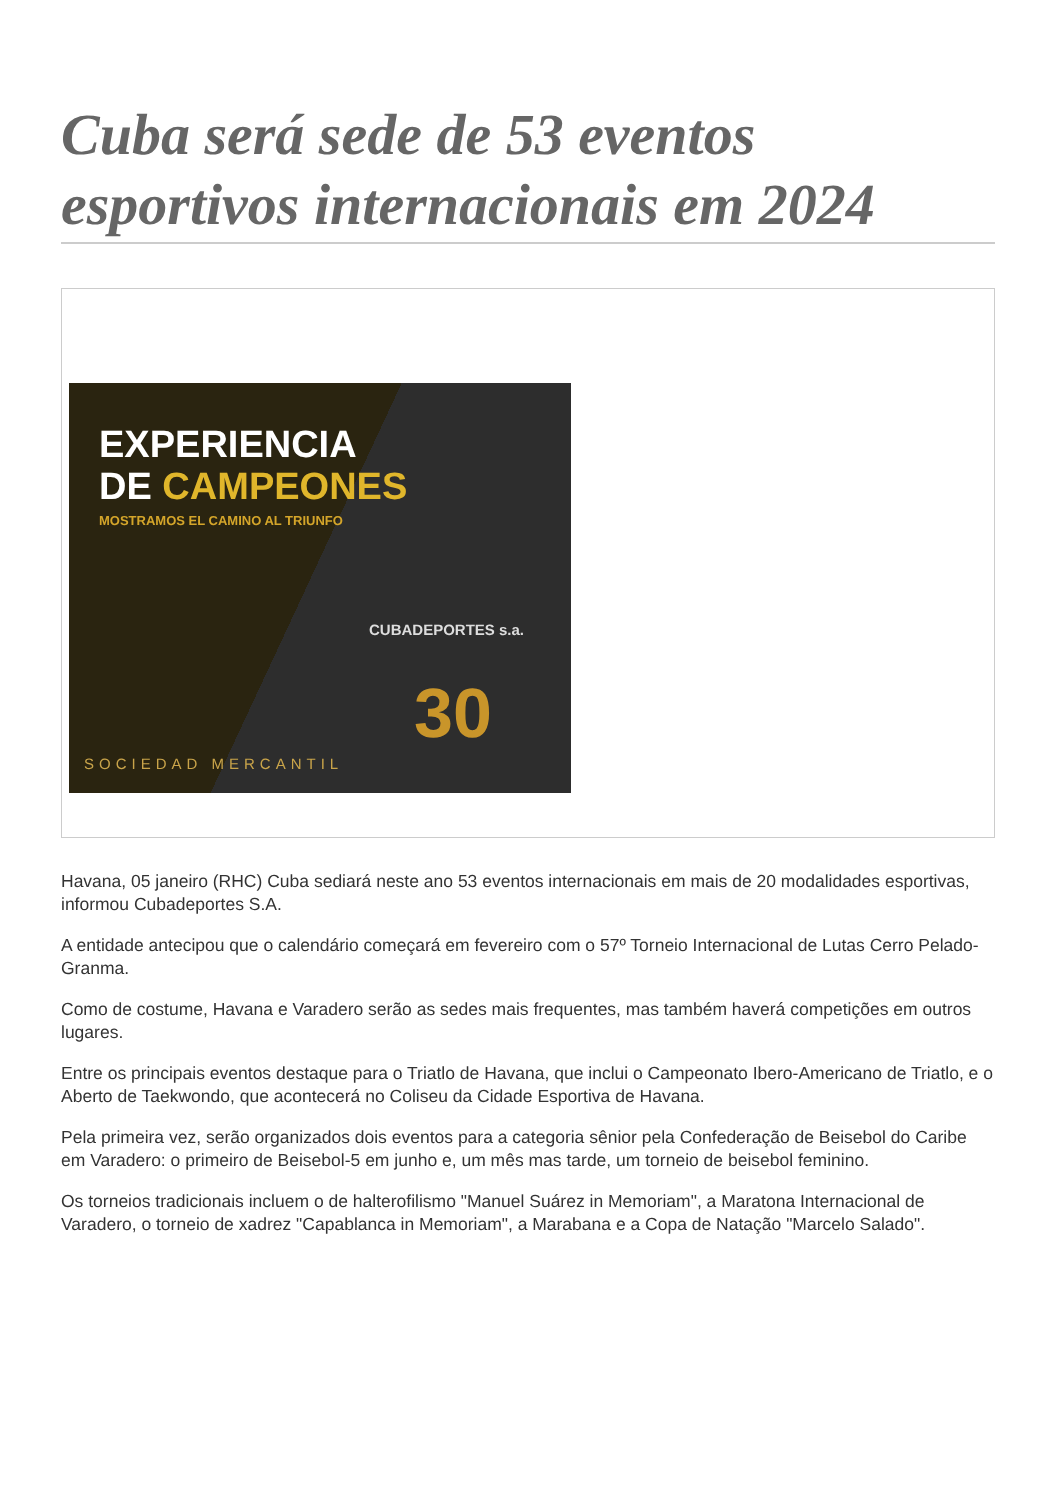Cuba será sede de 53 eventos esportivos internacionais em 2024
EXPERIENCIA
DE CAMPEONES
MOSTRAMOS EL CAMINO AL TRIUNFO
CUBADEPORTES s.a.
30
SOCIEDAD MERCANTIL
Havana, 05 janeiro (RHC) Cuba sediará neste ano 53 eventos internacionais em mais de 20 modalidades esportivas, informou Cubadeportes S.A.
A entidade antecipou que o calendário começará em fevereiro com o 57º Torneio Internacional de Lutas Cerro Pelado-Granma.
Como de costume, Havana e Varadero serão as sedes mais frequentes, mas também haverá competições em outros lugares.
Entre os principais eventos destaque para o Triatlo de Havana, que inclui o Campeonato Ibero-Americano de Triatlo, e o Aberto de Taekwondo, que acontecerá no Coliseu da Cidade Esportiva de Havana.
Pela primeira vez, serão organizados dois eventos para a categoria sênior pela Confederação de Beisebol do Caribe em Varadero: o primeiro de Beisebol-5 em junho e, um mês mas tarde, um torneio de beisebol feminino.
Os torneios tradicionais incluem o de halterofilismo "Manuel Suárez in Memoriam", a Maratona Internacional de Varadero, o torneio de xadrez "Capablanca in Memoriam", a Marabana e a Copa de Natação "Marcelo Salado".